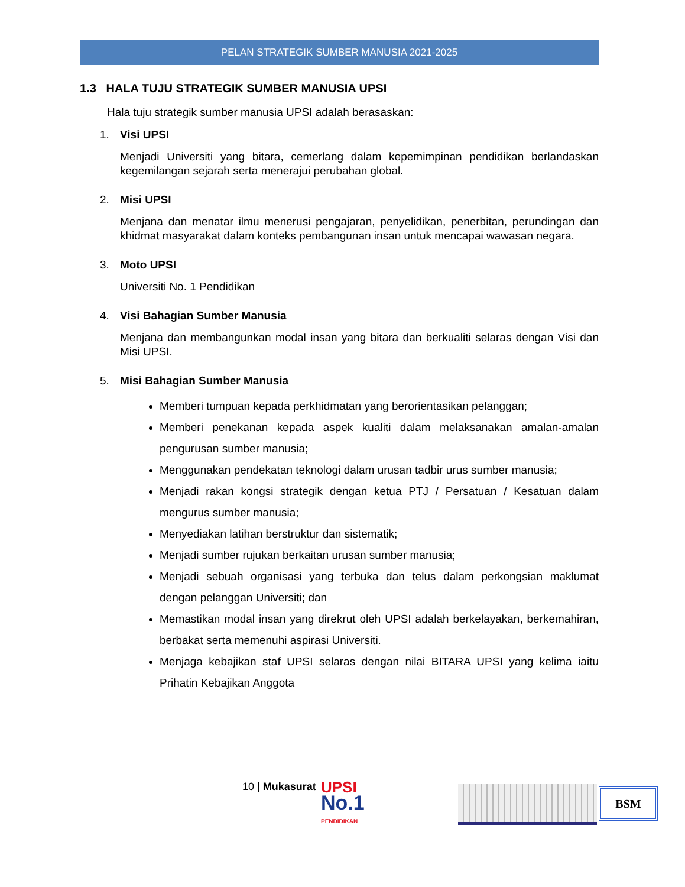PELAN STRATEGIK SUMBER MANUSIA 2021-2025
1.3 HALA TUJU STRATEGIK SUMBER MANUSIA UPSI
Hala tuju strategik sumber manusia UPSI adalah berasaskan:
1. Visi UPSI
Menjadi Universiti yang bitara, cemerlang dalam kepemimpinan pendidikan berlandaskan kegemilangan sejarah serta menerajui perubahan global.
2. Misi UPSI
Menjana dan menatar ilmu menerusi pengajaran, penyelidikan, penerbitan, perundingan dan khidmat masyarakat dalam konteks pembangunan insan untuk mencapai wawasan negara.
3. Moto UPSI
Universiti No. 1 Pendidikan
4. Visi Bahagian Sumber Manusia
Menjana dan membangunkan modal insan yang bitara dan berkualiti selaras dengan Visi dan Misi UPSI.
5. Misi Bahagian Sumber Manusia
Memberi tumpuan kepada perkhidmatan yang berorientasikan pelanggan;
Memberi penekanan kepada aspek kualiti dalam melaksanakan amalan-amalan pengurusan sumber manusia;
Menggunakan pendekatan teknologi dalam urusan tadbir urus sumber manusia;
Menjadi rakan kongsi strategik dengan ketua PTJ / Persatuan / Kesatuan dalam mengurus sumber manusia;
Menyediakan latihan berstruktur dan sistematik;
Menjadi sumber rujukan berkaitan urusan sumber manusia;
Menjadi sebuah organisasi yang terbuka dan telus dalam perkongsian maklumat dengan pelanggan Universiti; dan
Memastikan modal insan yang direkrut oleh UPSI adalah berkelayakan, berkemahiran, berbakat serta memenuhi aspirasi Universiti.
Menjaga kebajikan staf UPSI selaras dengan nilai BITARA UPSI yang kelima iaitu Prihatin Kebajikan Anggota
10 | Mukasurat UPSI
No.1
PENDIDIKAN
BSM